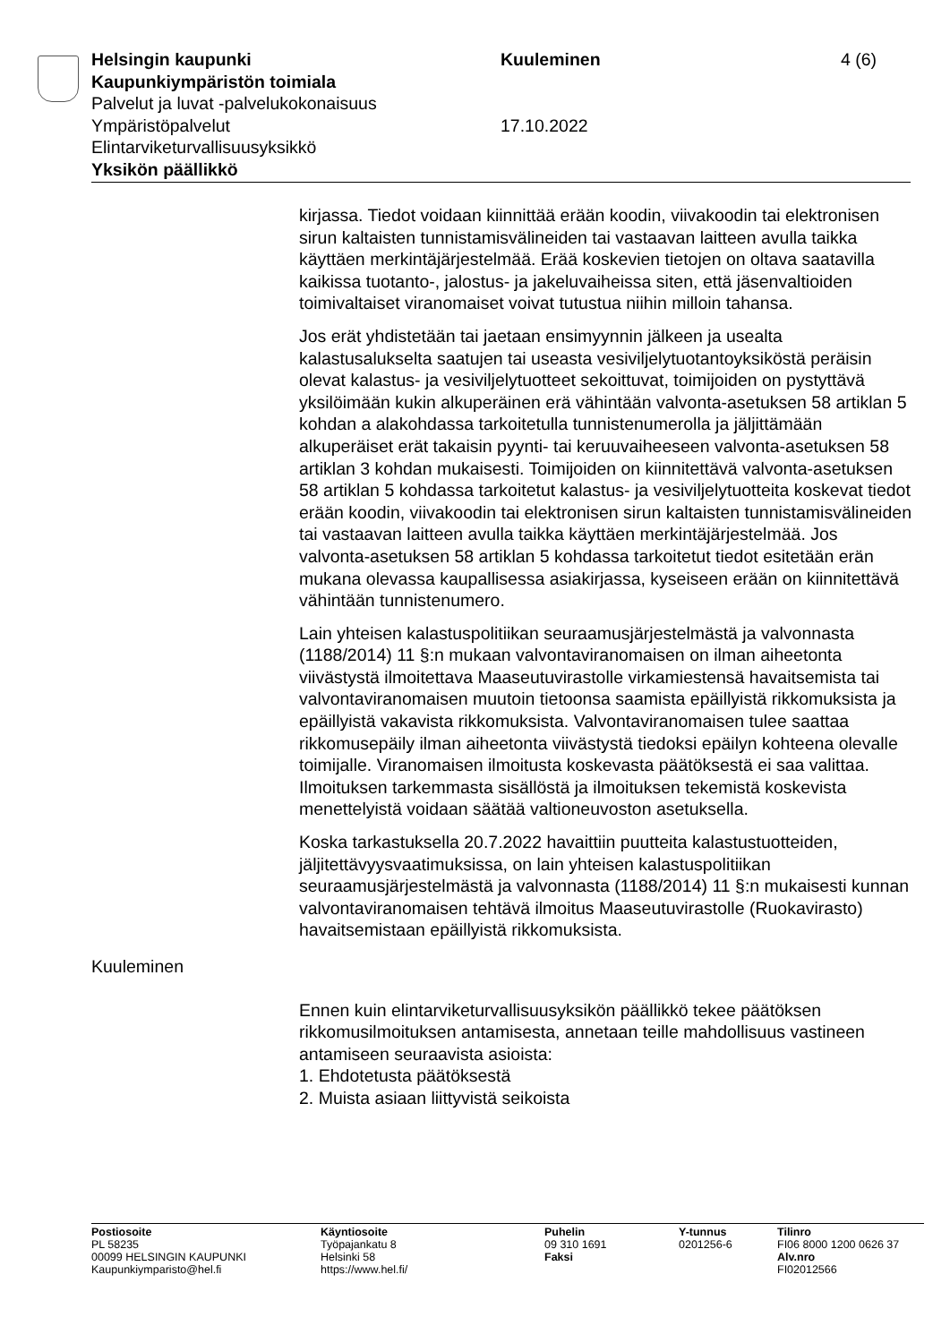Helsingin kaupunki Kuuleminen 4 (6)
Kaupunkiympäristön toimiala
Palvelut ja luvat -palvelukokonaisuus
Ympäristöpalvelut 17.10.2022
Elintarviketurvallisuusyksikkö
Yksikön päällikkö
kirjassa. Tiedot voidaan kiinnittää erään koodin, viivakoodin tai elektronisen sirun kaltaisten tunnistamisvälineiden tai vastaavan laitteen avulla taikka käyttäen merkintäjärjestelmää. Erää koskevien tietojen on oltava saatavilla kaikissa tuotanto-, jalostus- ja jakeluvaiheissa siten, että jäsenvaltioiden toimivaltaiset viranomaiset voivat tutustua niihin milloin tahansa.
Jos erät yhdistetään tai jaetaan ensimyynnin jälkeen ja usealta kalastusalukselta saatujen tai useasta vesiviljelytuotantoyksiköstä peräisin olevat kalastus- ja vesiviljelytuotteet sekoittuvat, toimijoiden on pystyttävä yksilöimään kukin alkuperäinen erä vähintään valvonta-asetuksen 58 artiklan 5 kohdan a alakohdassa tarkoitetulla tunnistenumerolla ja jäljittämään alkuperäiset erät takaisin pyynti- tai keruuvaiheeseen valvonta-asetuksen 58 artiklan 3 kohdan mukaisesti. Toimijoiden on kiinnitettävä valvonta-asetuksen 58 artiklan 5 kohdassa tarkoitetut kalastus- ja vesiviljelytuotteita koskevat tiedot erään koodin, viivakoodin tai elektronisen sirun kaltaisten tunnistamisvälineiden tai vastaavan laitteen avulla taikka käyttäen merkintäjärjestelmää. Jos valvonta-asetuksen 58 artiklan 5 kohdassa tarkoitetut tiedot esitetään erän mukana olevassa kaupallisessa asiakirjassa, kyseiseen erään on kiinnitettävä vähintään tunnistenumero.
Lain yhteisen kalastuspolitiikan seuraamusjärjestelmästä ja valvonnasta (1188/2014) 11 §:n mukaan valvontaviranomaisen on ilman aiheetonta viivästystä ilmoitettava Maaseutuvirastolle virkamiestensä havaitsemista tai valvontaviranomaisen muutoin tietoonsa saamista epäillyistä rikkomuksista ja epäillyistä vakavista rikkomuksista. Valvontaviranomaisen tulee saattaa rikkomusepäily ilman aiheetonta viivästystä tiedoksi epäilyn kohteena olevalle toimijalle. Viranomaisen ilmoitusta koskevasta päätöksestä ei saa valittaa. Ilmoituksen tarkemmasta sisällöstä ja ilmoituksen tekemistä koskevista menettelyistä voidaan säätää valtioneuvoston asetuksella.
Koska tarkastuksella 20.7.2022 havaittiin puutteita kalastustuotteiden, jäljitettävyysvaatimuksissa, on lain yhteisen kalastuspolitiikan seuraamusjärjestelmästä ja valvonnasta (1188/2014) 11 §:n mukaisesti kunnan valvontaviranomaisen tehtävä ilmoitus Maaseutuvirastolle (Ruokavirasto) havaitsemistaan epäillyistä rikkomuksista.
Kuuleminen
Ennen kuin elintarviketurvallisuusyksikön päällikkö tekee päätöksen rikkomusilmoituksen antamisesta, annetaan teille mahdollisuus vastineen antamiseen seuraavista asioista:
1. Ehdotetusta päätöksestä
2. Muista asiaan liittyvistä seikoista
Postiosoite
PL 58235
00099 HELSINGIN KAUPUNKI
Kaupunkiymparisto@hel.fi
Käyntiosoite
Työpajankatu 8
Helsinki 58
https://www.hel.fi/
Puhelin
09 310 1691
Faksi
Y-tunnus
0201256-6
Tilinro
FI06 8000 1200 0626 37
Alv.nro
FI02012566